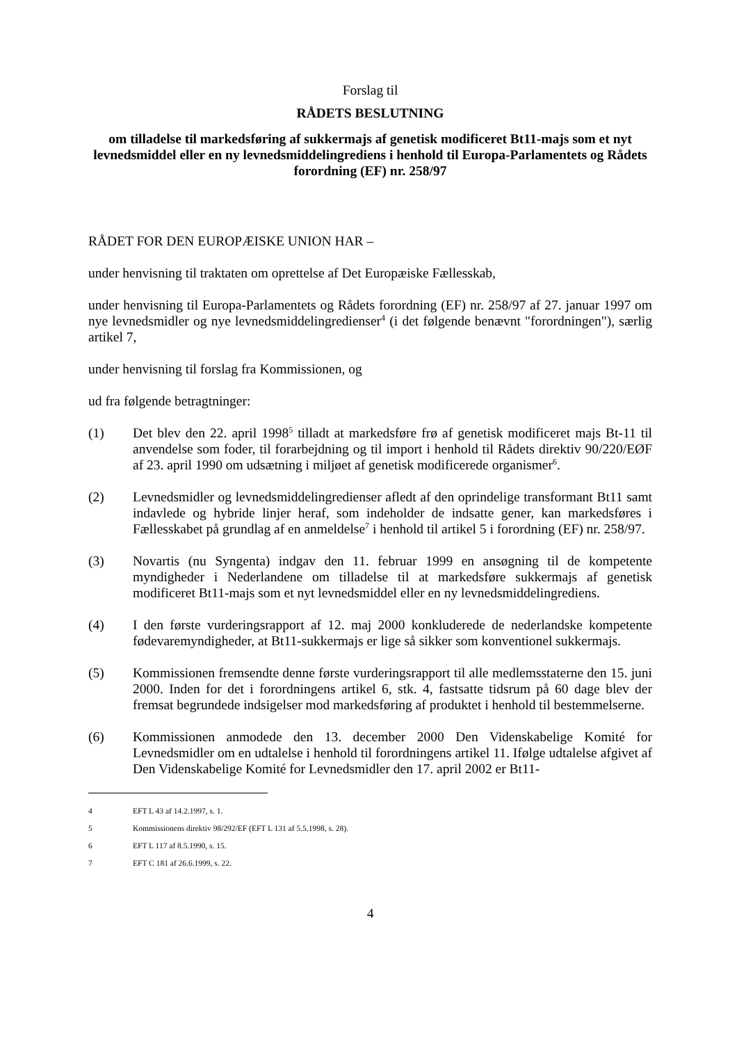Forslag til
RÅDETS BESLUTNING
om tilladelse til markedsføring af sukkermajs af genetisk modificeret Bt11-majs som et nyt levnedsmiddel eller en ny levnedsmiddelingrediens i henhold til Europa-Parlamentets og Rådets forordning (EF) nr. 258/97
RÅDET FOR DEN EUROPÆISKE UNION HAR –
under henvisning til traktaten om oprettelse af Det Europæiske Fællesskab,
under henvisning til Europa-Parlamentets og Rådets forordning (EF) nr. 258/97 af 27. januar 1997 om nye levnedsmidler og nye levnedsmiddelingredienser<sup>4</sup> (i det følgende benævnt "forordningen"), særlig artikel 7,
under henvisning til forslag fra Kommissionen, og
ud fra følgende betragtninger:
(1) Det blev den 22. april 1998<sup>5</sup> tilladt at markedsføre frø af genetisk modificeret majs Bt-11 til anvendelse som foder, til forarbejdning og til import i henhold til Rådets direktiv 90/220/EØF af 23. april 1990 om udsætning i miljøet af genetisk modificerede organismer<sup>6</sup>.
(2) Levnedsmidler og levnedsmiddelingredienser afledt af den oprindelige transformant Bt11 samt indavlede og hybride linjer heraf, som indeholder de indsatte gener, kan markedsføres i Fællesskabet på grundlag af en anmeldelse<sup>7</sup> i henhold til artikel 5 i forordning (EF) nr. 258/97.
(3) Novartis (nu Syngenta) indgav den 11. februar 1999 en ansøgning til de kompetente myndigheder i Nederlandene om tilladelse til at markedsføre sukkermajs af genetisk modificeret Bt11-majs som et nyt levnedsmiddel eller en ny levnedsmiddelingrediens.
(4) I den første vurderingsrapport af 12. maj 2000 konkluderede de nederlandske kompetente fødevaremyndigheder, at Bt11-sukkermajs er lige så sikker som konventionel sukkermajs.
(5) Kommissionen fremsendte denne første vurderingsrapport til alle medlemsstaterne den 15. juni 2000. Inden for det i forordningens artikel 6, stk. 4, fastsatte tidsrum på 60 dage blev der fremsat begrundede indsigelser mod markedsføring af produktet i henhold til bestemmelserne.
(6) Kommissionen anmodede den 13. december 2000 Den Videnskabelige Komité for Levnedsmidler om en udtalelse i henhold til forordningens artikel 11. Ifølge udtalelse afgivet af Den Videnskabelige Komité for Levnedsmidler den 17. april 2002 er Bt11-
4 EFT L 43 af 14.2.1997, s. 1.
5 Kommissionens direktiv 98/292/EF (EFT L 131 af 5.5.1998, s. 28).
6 EFT L 117 af 8.5.1990, s. 15.
7 EFT C 181 af 26.6.1999, s. 22.
4